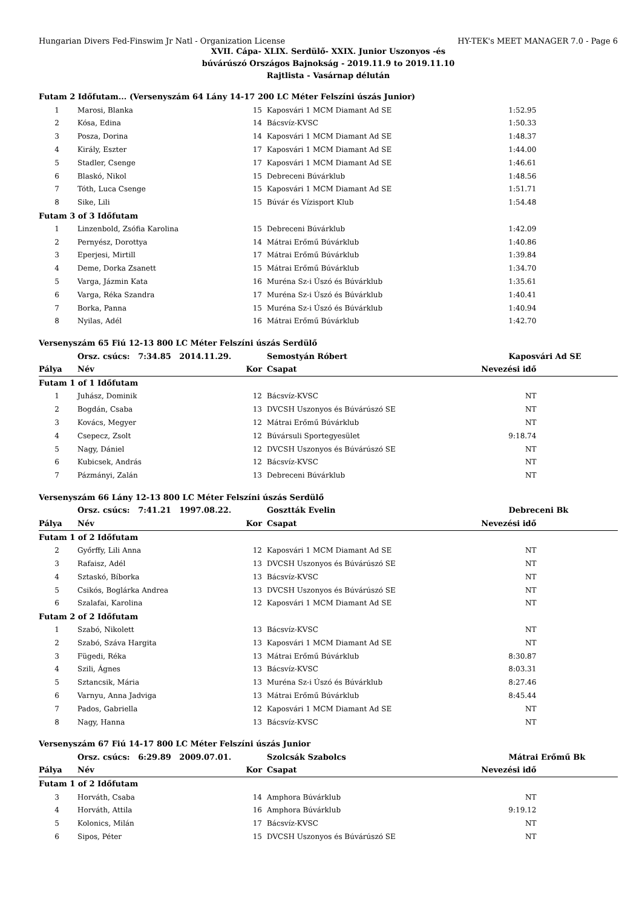Hungarian Divers Fed-Finswim Jr Natl - Organization License HY-TEK's MEET MANAGER 7.0 - Page 6
XVII. Cápa- XLIX. Serdülő- XXIX. Junior Uszonyos -és
búvárúszó Országos Bajnokság - 2019.11.9 to 2019.11.10
Rajtlista - Vasárnap délután
| Futam 2 Időfutam... (Versenyszám 64 Lány 14-17 200 LC Méter Felszíni úszás Junior) | | | | | |
| 1 | Marosi, Blanka | 15 | Kaposvári 1 MCM Diamant Ad SE | 1:52.95 | |
| 2 | Kósa, Edina | 14 | Bácsvíz-KVSC | 1:50.33 | |
| 3 | Posza, Dorina | 14 | Kaposvári 1 MCM Diamant Ad SE | 1:48.37 | |
| 4 | Király, Eszter | 17 | Kaposvári 1 MCM Diamant Ad SE | 1:44.00 | |
| 5 | Stadler, Csenge | 17 | Kaposvári 1 MCM Diamant Ad SE | 1:46.61 | |
| 6 | Blaskó, Nikol | 15 | Debreceni Búvárklub | 1:48.56 | |
| 7 | Tóth, Luca Csenge | 15 | Kaposvári 1 MCM Diamant Ad SE | 1:51.71 | |
| 8 | Sike, Lili | 15 | Búvár és Vízisport Klub | 1:54.48 | |
| Futam 3 of 3 Időfutam | | | | | |
| 1 | Linzenbold, Zsófia Karolina | 15 | Debreceni Búvárklub | 1:42.09 | |
| 2 | Pernyész, Dorottya | 14 | Mátrai Erőmű Búvárklub | 1:40.86 | |
| 3 | Eperjesi, Mirtill | 17 | Mátrai Erőmű Búvárklub | 1:39.84 | |
| 4 | Deme, Dorka Zsanett | 15 | Mátrai Erőmű Búvárklub | 1:34.70 | |
| 5 | Varga, Jázmin Kata | 16 | Muréna Sz-i Úszó és Búvárklub | 1:35.61 | |
| 6 | Varga, Réka Szandra | 17 | Muréna Sz-i Úszó és Búvárklub | 1:40.41 | |
| 7 | Borka, Panna | 15 | Muréna Sz-i Úszó és Búvárklub | 1:40.94 | |
| 8 | Nyilas, Adél | 16 | Mátrai Erőmű Búvárklub | 1:42.70 | |
| Versenyszám 65 Fiú 12-13 800 LC Méter Felszíni úszás Serdülő | | | | | |
| | Orsz. csúcs: 7:34.85 2014.11.29. | | Semostyán Róbert | Kaposvári Ad SE | |
| Pálya | Név | Kor | Csapat | Nevezési idő | |
| Futam 1 of 1 Időfutam | | | | | |
| 1 | Juhász, Dominik | 12 | Bácsvíz-KVSC | NT | |
| 2 | Bogdán, Csaba | 13 | DVCSH Uszonyos és Búvárúszó SE | NT | |
| 3 | Kovács, Megyer | 12 | Mátrai Erőmű Búvárklub | NT | |
| 4 | Csepecz, Zsolt | 12 | Búvársuli Sportegyesület | 9:18.74 | |
| 5 | Nagy, Dániel | 12 | DVCSH Uszonyos és Búvárúszó SE | NT | |
| 6 | Kubicsek, András | 12 | Bácsvíz-KVSC | NT | |
| 7 | Pázmányi, Zalán | 13 | Debreceni Búvárklub | NT | |
| Versenyszám 66 Lány 12-13 800 LC Méter Felszíni úszás Serdülő | | | | | |
| | Orsz. csúcs: 7:41.21 1997.08.22. | | Gosztták Evelin | Debreceni Bk | |
| Pálya | Név | Kor | Csapat | Nevezési idő | |
| Futam 1 of 2 Időfutam | | | | | |
| 2 | Győrffy, Lili Anna | 12 | Kaposvári 1 MCM Diamant Ad SE | NT | |
| 3 | Rafaisz, Adél | 13 | DVCSH Uszonyos és Búvárúszó SE | NT | |
| 4 | Sztaskó, Bíborka | 13 | Bácsvíz-KVSC | NT | |
| 5 | Csikós, Boglárka Andrea | 13 | DVCSH Uszonyos és Búvárúszó SE | NT | |
| 6 | Szalafai, Karolina | 12 | Kaposvári 1 MCM Diamant Ad SE | NT | |
| Futam 2 of 2 Időfutam | | | | | |
| 1 | Szabó, Nikolett | 13 | Bácsvíz-KVSC | NT | |
| 2 | Szabó, Száva Hargita | 13 | Kaposvári 1 MCM Diamant Ad SE | NT | |
| 3 | Fügedi, Réka | 13 | Mátrai Erőmű Búvárklub | 8:30.87 | |
| 4 | Szili, Ágnes | 13 | Bácsvíz-KVSC | 8:03.31 | |
| 5 | Sztancsik, Mária | 13 | Muréna Sz-i Úszó és Búvárklub | 8:27.46 | |
| 6 | Varnyu, Anna Jadviga | 13 | Mátrai Erőmű Búvárklub | 8:45.44 | |
| 7 | Pados, Gabriella | 12 | Kaposvári 1 MCM Diamant Ad SE | NT | |
| 8 | Nagy, Hanna | 13 | Bácsvíz-KVSC | NT | |
| Versenyszám 67 Fiú 14-17 800 LC Méter Felszíni úszás Junior | | | | | |
| | Orsz. csúcs: 6:29.89 2009.07.01. | | Szolcsák Szabolcs | Mátrai Erőmű Bk | |
| Pálya | Név | Kor | Csapat | Nevezési idő | |
| Futam 1 of 2 Időfutam | | | | | |
| 3 | Horváth, Csaba | 14 | Amphora Búvárklub | NT | |
| 4 | Horváth, Attila | 16 | Amphora Búvárklub | 9:19.12 | |
| 5 | Kolonics, Milán | 17 | Bácsvíz-KVSC | NT | |
| 6 | Sipos, Péter | 15 | DVCSH Uszonyos és Búvárúszó SE | NT | |